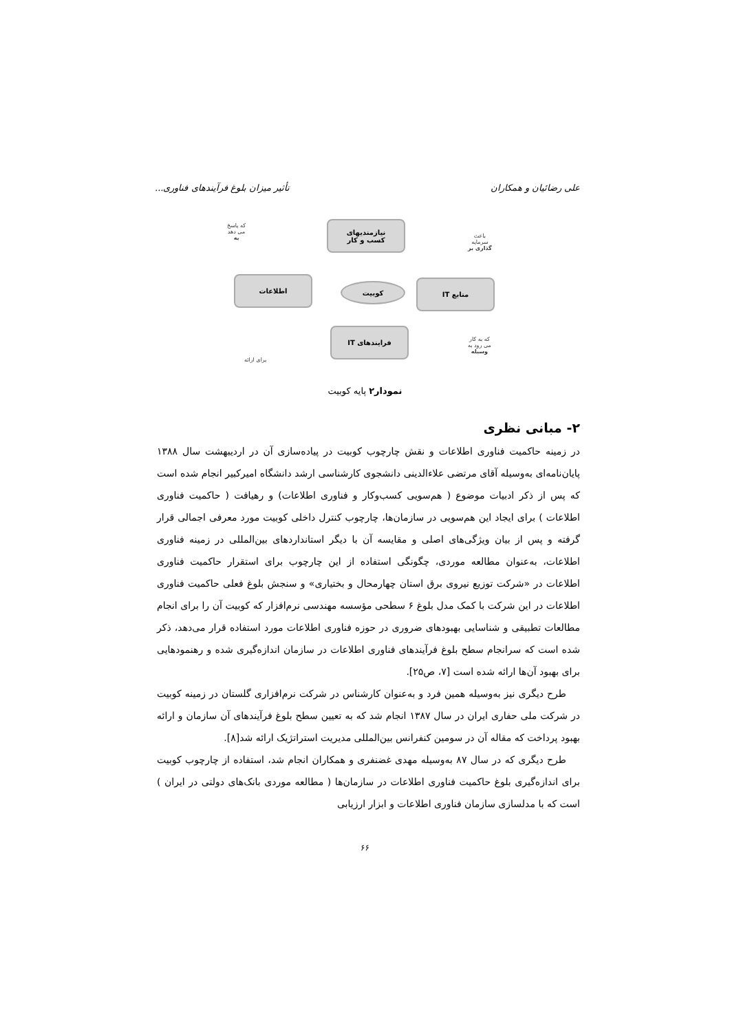علی رضائیان و همکاران تأثیر میزان بلوغ فرآیندهای فناوری...
نیازمندیهای
کسب و کار
اطلاعات
کوبیت منابع IT
فرایندهای IT
که پاسخ
می دهد
به
باعث
سرمایه
گذاری بر
که به کار
می رود به
وسیله
برای ارائه
نمودار۲ پایه کوبیت
۲- مبانی نظری
در زمینه حاکمیت فناوری اطلاعات و نقش چارچوب کوبیت در پیاده‌سازی آن در اردیبهشت سال ۱۳۸۸ پایان‌نامه‌ای به‌وسیله آقای مرتضی علاءالدینی دانشجوی کارشناسی ارشد دانشگاه امیرکبیر انجام شده است که پس از ذکر ادبیات موضوع ( هم‌سویی کسب‌وکار و فناوری اطلاعات) و رهیافت ( حاکمیت فناوری اطلاعات ) برای ایجاد این هم‌سویی در سازمان‌ها، چارچوب کنترل داخلی کوبیت مورد معرفی اجمالی قرار گرفته و پس از بیان ویژگی‌های اصلی و مقایسه آن با دیگر استانداردهای بین‌المللی در زمینه فناوری اطلاعات، به‌عنوان مطالعه موردی، چگونگی استفاده از این چارچوب برای استقرار حاکمیت فناوری اطلاعات در «شرکت توزیع نیروی برق استان چهارمحال و بختیاری» و سنجش بلوغ فعلی حاکمیت فناوری اطلاعات در این شرکت با کمک مدل بلوغ ۶ سطحی مؤسسه مهندسی نرم‌افزار که کوبیت آن را برای انجام مطالعات تطبیقی و شناسایی بهبودهای ضروری در حوزه فناوری اطلاعات مورد استفاده قرار می‌دهد، ذکر شده است که سرانجام سطح بلوغ فرآیندهای فناوری اطلاعات در سازمان اندازه‌گیری شده و رهنمودهایی برای بهبود آن‌ها ارائه شده است [۷، ص۲۵].
طرح دیگری نیز به‌وسیله همین فرد و به‌عنوان کارشناس در شرکت نرم‌افزاری گلستان در زمینه کوبیت در شرکت ملی حفاری ایران در سال ۱۳۸۷ انجام شد که به تعیین سطح بلوغ فرآیندهای آن سازمان و ارائه بهبود پرداخت که مقاله آن در سومین کنفرانس بین‌المللی مدیریت استراتژیک ارائه شد[۸].
طرح دیگری که در سال ۸۷ به‌وسیله مهدی غضنفری و همکاران انجام شد، استفاده از چارچوب کوبیت برای اندازه‌گیری بلوغ حاکمیت فناوری اطلاعات در سازمان‌ها ( مطالعه موردی بانک‌های دولتی در ایران ) است که با مدلسازی سازمان فناوری اطلاعات و ابزار ارزیابی
۶۶